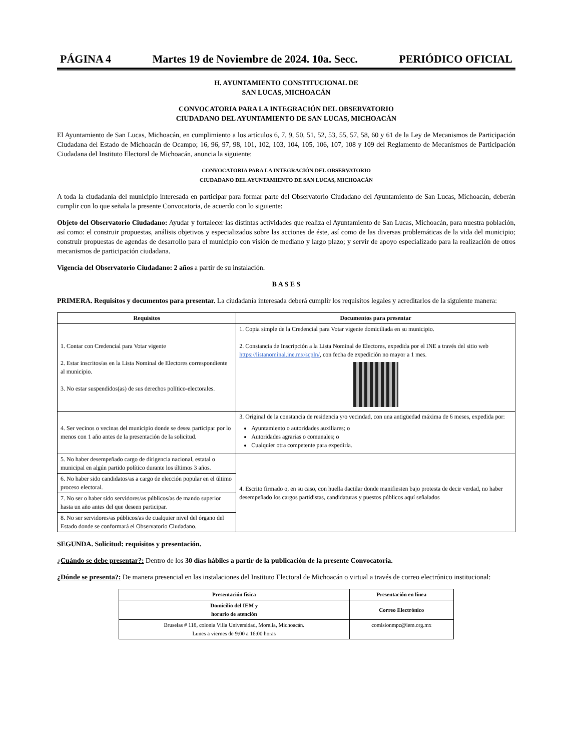PÁGINA 4 Martes 19 de Noviembre de 2024. 10a. Secc. PERIÓDICO OFICIAL
H. AYUNTAMIENTO CONSTITUCIONAL DE
SAN LUCAS, MICHOACÁN
CONVOCATORIA PARA LA INTEGRACIÓN DEL OBSERVATORIO
CIUDADANO DEL AYUNTAMIENTO DE SAN LUCAS, MICHOACÁN
El Ayuntamiento de San Lucas, Michoacán, en cumplimiento a los artículos 6, 7, 9, 50, 51, 52, 53, 55, 57, 58, 60 y 61 de la Ley de Mecanismos de Participación Ciudadana del Estado de Michoacán de Ocampo; 16, 96, 97, 98, 101, 102, 103, 104, 105, 106, 107, 108 y 109 del Reglamento de Mecanismos de Participación Ciudadana del Instituto Electoral de Michoacán, anuncia la siguiente:
CONVOCATORIA PARA LA INTEGRACIÓN DEL OBSERVATORIO
CIUDADANO DEL AYUNTAMIENTO DE SAN LUCAS, MICHOACÁN
A toda la ciudadanía del municipio interesada en participar para formar parte del Observatorio Ciudadano del Ayuntamiento de San Lucas, Michoacán, deberán cumplir con lo que señala la presente Convocatoria, de acuerdo con lo siguiente:
Objeto del Observatorio Ciudadano: Ayudar y fortalecer las distintas actividades que realiza el Ayuntamiento de San Lucas, Michoacán, para nuestra población, así como: el construir propuestas, análisis objetivos y especializados sobre las acciones de éste, así como de las diversas problemáticas de la vida del municipio; construir propuestas de agendas de desarrollo para el municipio con visión de mediano y largo plazo; y servir de apoyo especializado para la realización de otros mecanismos de participación ciudadana.
Vigencia del Observatorio Ciudadano: 2 años a partir de su instalación.
B A S E S
PRIMERA. Requisitos y documentos para presentar. La ciudadanía interesada deberá cumplir los requisitos legales y acreditarlos de la siguiente manera:
| Requisitos | Documentos para presentar |
| --- | --- |
| 1. Contar con Credencial para Votar vigente 2. Estar inscritos/as en la Lista Nominal de Electores correspondiente al municipio. 3. No estar suspendidos(as) de sus derechos político-electorales. | 1. Copia simple de la Credencial para Votar vigente domiciliada en su municipio. 2. Constancia de Inscripción a la Lista Nominal de Electores, expedida por el INE a través del sitio web https://listanominal.ine.mx/scpln/ , con fecha de expedición no mayor a 1 mes. |
| 4. Ser vecinos o vecinas del municipio donde se desea participar por lo menos con 1 año antes de la presentación de la solicitud. | 3. Original de la constancia de residencia y/o vecindad, con una antigüedad máxima de 6 meses, expedida por: Ayuntamiento o autoridades auxiliares; o Autoridades agrarias o comunales; o Cualquier otra competente para expedirla. |
| 5. No haber desempeñado cargo de dirigencia nacional, estatal o municipal en algún partido político durante los últimos 3 años. | 4. Escrito firmado o, en su caso, con huella dactilar donde manifiesten bajo protesta de decir verdad, no haber desempeñado los cargos partidistas, candidaturas y puestos públicos aquí señalados |
| 6. No haber sido candidatos/as a cargo de elección popular en el último proceso electoral. | |
| 7. No ser o haber sido servidores/as públicos/as de mando superior hasta un año antes del que deseen participar. | |
| 8. No ser servidores/as públicos/as de cualquier nivel del órgano del Estado donde se conformará el Observatorio Ciudadano. | |
SEGUNDA. Solicitud: requisitos y presentación.
¿Cuándo se debe presentar?: Dentro de los 30 días hábiles a partir de la publicación de la presente Convocatoria.
¿Dónde se presenta?: De manera presencial en las instalaciones del Instituto Electoral de Michoacán o virtual a través de correo electrónico institucional:
| Presentación física | Presentación en línea |
| --- | --- |
| Domicilio del IEM y horario de atención | Correo Electrónico |
| Bruselas # 118, colonia Villa Universidad, Morelia, Michoacán. Lunes a viernes de 9:00 a 16:00 horas | comisionmpc@iem.org.mx |